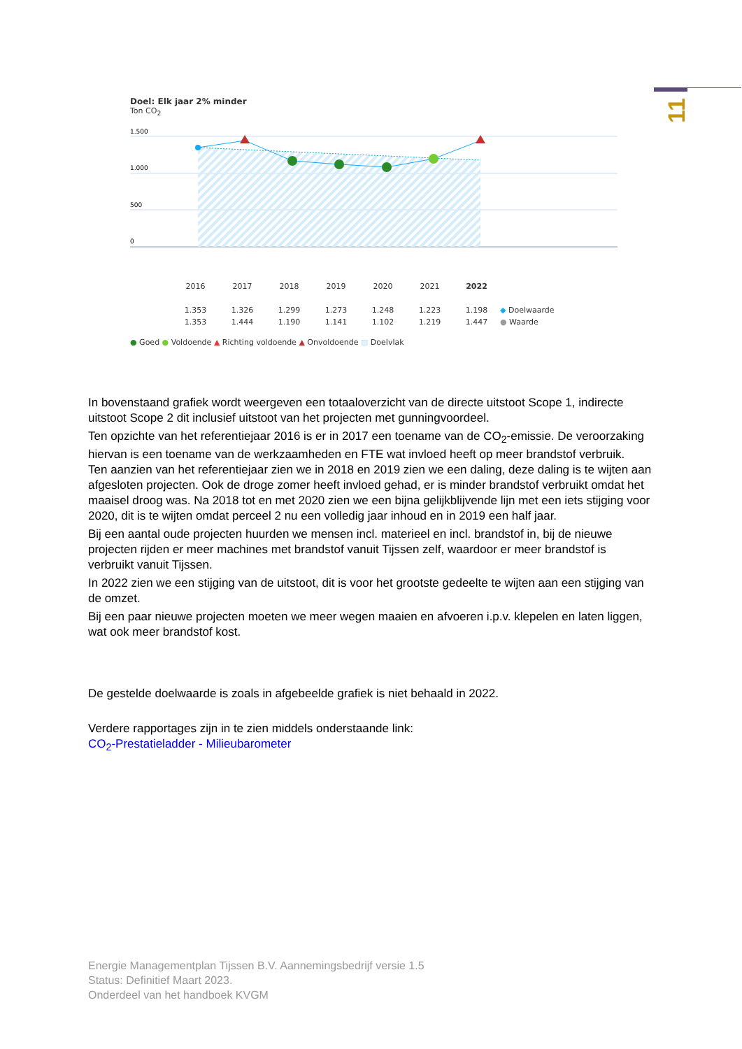11
Doel: Elk jaar 2% minder
Ton CO<sub>2</sub>
1.500
1.000
500
0
| 2016 | 2017 | 2018 | 2019 | 2020 | 2021 | 2022 | |
| --- | --- | --- | --- | --- | --- | --- | --- |
| 1.353 | 1.326 | 1.299 | 1.273 | 1.248 | 1.223 | 1.198 | ◆ Doelwaarde |
| 1.353 | 1.444 | 1.190 | 1.141 | 1.102 | 1.219 | 1.447 | ● Waarde |
● Goed ● Voldoende ▲ Richting voldoende ▲ Onvoldoende ▨ Doelvlak
In bovenstaand grafiek wordt weergeven een totaaloverzicht van de directe uitstoot Scope 1, indirecte uitstoot Scope 2 dit inclusief uitstoot van het projecten met gunningvoordeel.
Ten opzichte van het referentiejaar 2016 is er in 2017 een toename van de CO<sub>2</sub>-emissie. De veroorzaking hiervan is een toename van de werkzaamheden en FTE wat invloed heeft op meer brandstof verbruik.
Ten aanzien van het referentiejaar zien we in 2018 en 2019 zien we een daling, deze daling is te wijten aan afgesloten projecten. Ook de droge zomer heeft invloed gehad, er is minder brandstof verbruikt omdat het maaisel droog was. Na 2018 tot en met 2020 zien we een bijna gelijkblijvende lijn met een iets stijging voor 2020, dit is te wijten omdat perceel 2 nu een volledig jaar inhoud en in 2019 een half jaar.
Bij een aantal oude projecten huurden we mensen incl. materieel en incl. brandstof in, bij de nieuwe projecten rijden er meer machines met brandstof vanuit Tijssen zelf, waardoor er meer brandstof is verbruikt vanuit Tijssen.
In 2022 zien we een stijging van de uitstoot, dit is voor het grootste gedeelte te wijten aan een stijging van de omzet.
Bij een paar nieuwe projecten moeten we meer wegen maaien en afvoeren i.p.v. klepelen en laten liggen, wat ook meer brandstof kost.
De gestelde doelwaarde is zoals in afgebeelde grafiek is niet behaald in 2022.
Verdere rapportages zijn in te zien middels onderstaande link:
CO<sub>2</sub>-Prestatieladder - Milieubarometer
Energie Managementplan Tijssen B.V. Aannemingsbedrijf versie 1.5
Status: Definitief Maart 2023.
Onderdeel van het handboek KVGM